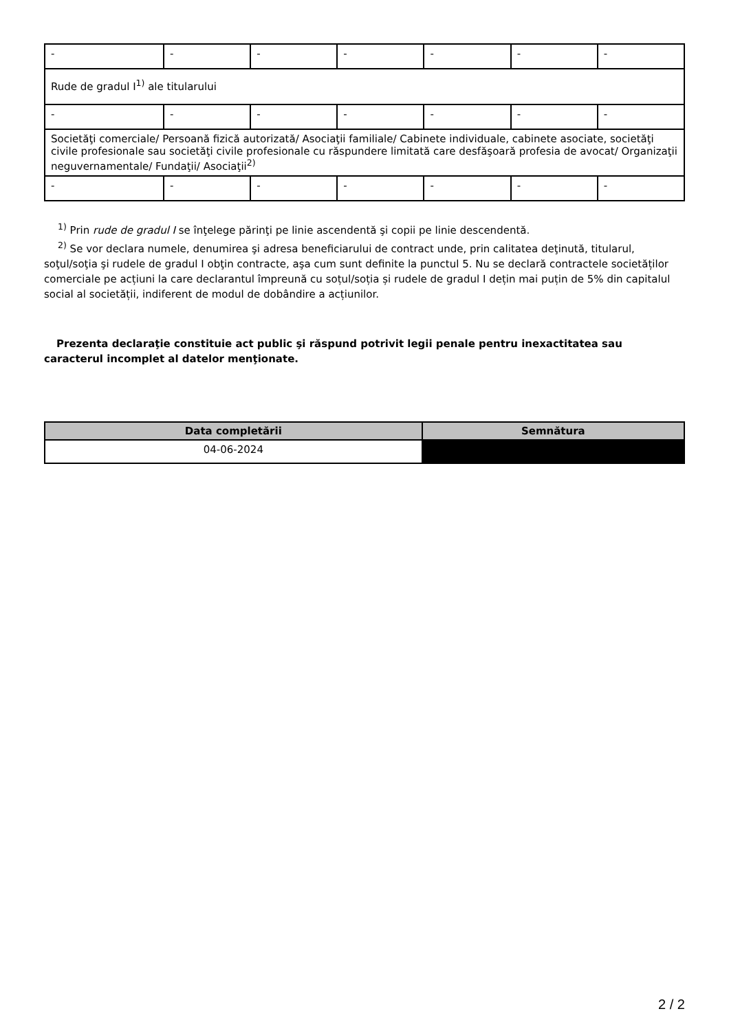| - | - | - | - | - | - | - |
| Rude de gradul I<sup>1)</sup> ale titularului | | | | | | |
| - | - | - | - | - | - | - |
| Societăţi comerciale/ Persoană fizică autorizată/ Asociaţii familiale/ Cabinete individuale, cabinete asociate, societăţi civile profesionale sau societăţi civile profesionale cu răspundere limitată care desfăşoară profesia de avocat/ Organizaţii neguvernamentale/ Fundaţii/ Asociaţii<sup>2)</sup> | | | | | | |
| - | - | - | - | - | - | - |
<sup>1)</sup> Prin rude de gradul I se înţelege părinţi pe linie ascendentă şi copii pe linie descendentă.
<sup>2)</sup> Se vor declara numele, denumirea şi adresa beneficiarului de contract unde, prin calitatea deţinută, titularul, soţul/soţia şi rudele de gradul I obţin contracte, aşa cum sunt definite la punctul 5. Nu se declară contractele societăților comerciale pe acțiuni la care declarantul împreună cu soțul/soția și rudele de gradul I dețin mai puțin de 5% din capitalul social al societății, indiferent de modul de dobândire a acțiunilor.
Prezenta declaraţie constituie act public şi răspund potrivit legii penale pentru inexactitatea sau caracterul incomplet al datelor menţionate.
| Data completării | Semnătura |
| --- | --- |
| 04-06-2024 | |
2 / 2